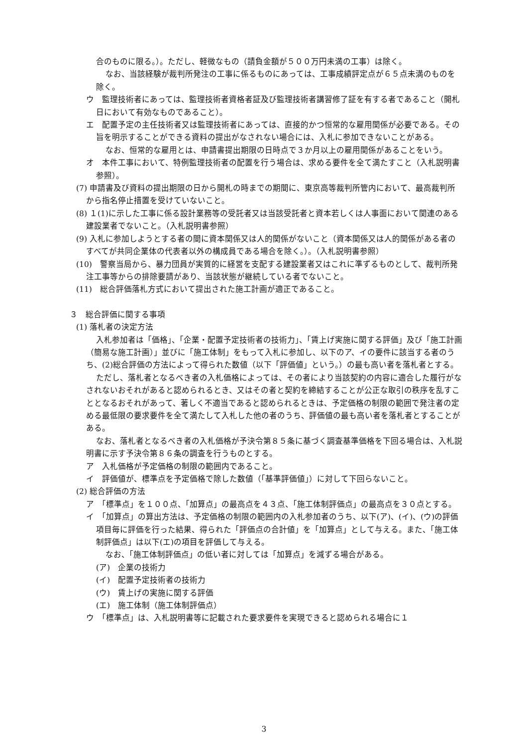合のものに限る。）。ただし、軽微なもの（請負金額が５００万円未満の工事）は除く。
なお、当該経験が裁判所発注の工事に係るものにあっては、工事成績評定点が６５点未満のものを除く。
ウ　監理技術者にあっては、監理技術者資格者証及び監理技術者講習修了証を有する者であること（開札日において有効なものであること）。
エ　配置予定の主任技術者又は監理技術者にあっては、直接的かつ恒常的な雇用関係が必要である。その旨を明示することができる資料の提出がなされない場合には、入札に参加できないことがある。
なお、恒常的な雇用とは、申請書提出期限の日時点で３か月以上の雇用関係があることをいう。
オ　本件工事において、特例監理技術者の配置を行う場合は、求める要件を全て満たすこと（入札説明書参照）。
(7) 申請書及び資料の提出期限の日から開札の時までの期間に、東京高等裁判所管内において、最高裁判所から指名停止措置を受けていないこと。
(8) １(1)に示した工事に係る設計業務等の受託者又は当該受託者と資本若しくは人事面において関連のある建設業者でないこと。（入札説明書参照）
(9) 入札に参加しようとする者の間に資本関係又は人的関係がないこと（資本関係又は人的関係がある者のすべてが共同企業体の代表者以外の構成員である場合を除く。）。（入札説明書参照）
(10)　警察当局から、暴力団員が実質的に経営を支配する建設業者又はこれに準ずるものとして、裁判所発注工事等からの排除要請があり、当該状態が継続している者でないこと。
(11)　総合評価落札方式において提出された施工計画が適正であること。
３　総合評価に関する事項
(1) 落札者の決定方法
入札参加者は「価格」、「企業・配置予定技術者の技術力」、「賃上げ実施に関する評価」及び「施工計画（簡易な施工計画）」並びに「施工体制」をもって入札に参加し、以下のア、イの要件に該当する者のうち、(2)総合評価の方法によって得られた数値（以下「評価値」という。）の最も高い者を落札者とする。
ただし、落札者となるべき者の入札価格によっては、その者により当該契約の内容に適合した履行がなされないおそれがあると認められるとき、又はその者と契約を締結することが公正な取引の秩序を乱すこととなるおそれがあって、著しく不適当であると認められるときは、予定価格の制限の範囲で発注者の定める最低限の要求要件を全て満たして入札した他の者のうち、評価値の最も高い者を落札者とすることがある。
なお、落札者となるべき者の入札価格が予決令第８５条に基づく調査基準価格を下回る場合は、入札説明書に示す予決令第８６条の調査を行うものとする。
ア　入札価格が予定価格の制限の範囲内であること。
イ　評価値が、標準点を予定価格で除した数値（「基準評価値」）に対して下回らないこと。
(2) 総合評価の方法
ア　「標準点」を１００点、「加算点」の最高点を４３点、「施工体制評価点」の最高点を３０点とする。
イ　「加算点」の算出方法は、予定価格の制限の範囲内の入札参加者のうち、以下(ア)、(イ)、(ウ)の評価項目毎に評価を行った結果、得られた「評価点の合計値」を「加算点」として与える。また、「施工体制評価点」は以下(エ)の項目を評価して与える。
なお、「施工体制評価点」の低い者に対しては「加算点」を減ずる場合がある。
(ア)　企業の技術力
(イ)　配置予定技術者の技術力
(ウ)　賃上げの実施に関する評価
(エ)　施工体制（施工体制評価点）
ウ　「標準点」は、入札説明書等に記載された要求要件を実現できると認められる場合に１
3